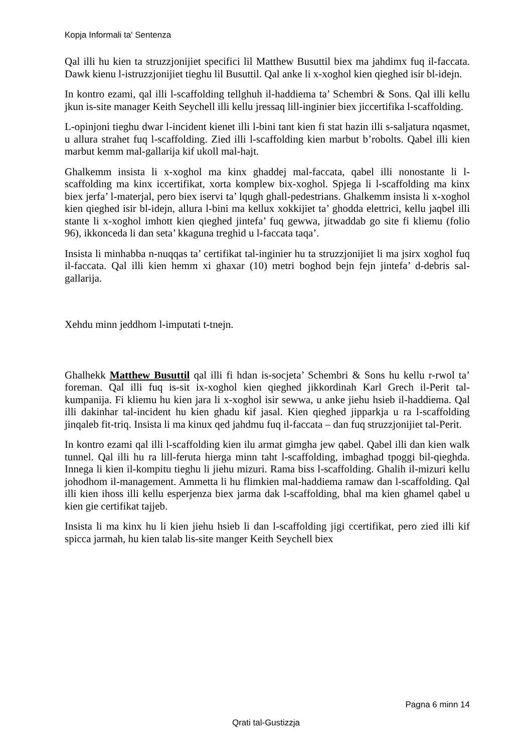Kopja Informali ta' Sentenza
Qal illi hu kien ta struzzjonijiet specifici lil Matthew Busuttil biex ma jahdimx fuq il-faccata. Dawk kienu l-istruzzjonijiet tieghu lil Busuttil. Qal anke li x-xoghol kien qieghed isir bl-idejn.
In kontro ezami, qal illi l-scaffolding tellghuh il-haddiema ta’ Schembri & Sons. Qal illi kellu jkun is-site manager Keith Seychell illi kellu jressaq lill-inginier biex jiccertifika l-scaffolding.
L-opinjoni tieghu dwar l-incident kienet illi l-bini tant kien fi stat hazin illi s-saljatura nqasmet, u allura strahet fuq l-scaffolding. Zied illi l-scaffolding kien marbut b’robolts. Qabel illi kien marbut kemm mal-gallarija kif ukoll mal-hajt.
Ghalkemm insista li x-xoghol ma kinx ghaddej mal-faccata, qabel illi nonostante li l-scaffolding ma kinx iccertifikat, xorta komplew bix-xoghol. Spjega li l-scaffolding ma kinx biex jerfa’ l-materjal, pero biex iservi ta’ lqugh ghall-pedestrians. Ghalkemm insista li x-xoghol kien qieghed isir bl-idejn, allura l-bini ma kellux xokkijiet ta’ ghodda elettrici, kellu jaqbel illi stante li x-xoghol imhott kien qieghed jintefa’ fuq gewwa, jitwaddab go site fi kliemu (folio 96), ikkonceda li dan seta’ kkaguna treghid u l-faccata taqa’.
Insista li minhabba n-nuqqas ta’ certifikat tal-inginier hu ta struzzjonijiet li ma jsirx xoghol fuq il-faccata. Qal illi kien hemm xi ghaxar (10) metri boghod bejn fejn jintefa’ d-debris sal-gallarija.
Xehdu minn jeddhom l-imputati t-tnejn.
Ghalhekk Matthew Busuttil qal illi fi hdan is-socjeta’ Schembri & Sons hu kellu r-rwol ta’ foreman. Qal illi fuq is-sit ix-xoghol kien qieghed jikkordinah Karl Grech il-Perit tal-kumpanija. Fi kliemu hu kien jara li x-xoghol isir sewwa, u anke jiehu hsieb il-haddiema. Qal illi dakinhar tal-incident hu kien ghadu kif jasal. Kien qieghed jipparkja u ra l-scaffolding jinqaleb fit-triq. Insista li ma kinux qed jahdmu fuq il-faccata – dan fuq struzzjonijiet tal-Perit.
In kontro ezami qal illi l-scaffolding kien ilu armat gimgha jew qabel. Qabel illi dan kien walk tunnel. Qal illi hu ra lill-feruta hierga minn taht l-scaffolding, imbaghad tpoggi bil-qieghda. Innega li kien il-kompitu tieghu li jiehu mizuri. Rama biss l-scaffolding. Ghalih il-mizuri kellu johodhom il-management. Ammetta li hu flimkien mal-haddiema ramaw dan l-scaffolding. Qal illi kien ihoss illi kellu esperjenza biex jarma dak l-scaffolding, bhal ma kien ghamel qabel u kien gie certifikat tajjeb.
Insista li ma kinx hu li kien jiehu hsieb li dan l-scaffolding jigi ccertifikat, pero zied illi kif spicca jarmah, hu kien talab lis-site manger Keith Seychell biex
Pagna 6 minn 14
Qrati tal-Gustizzja